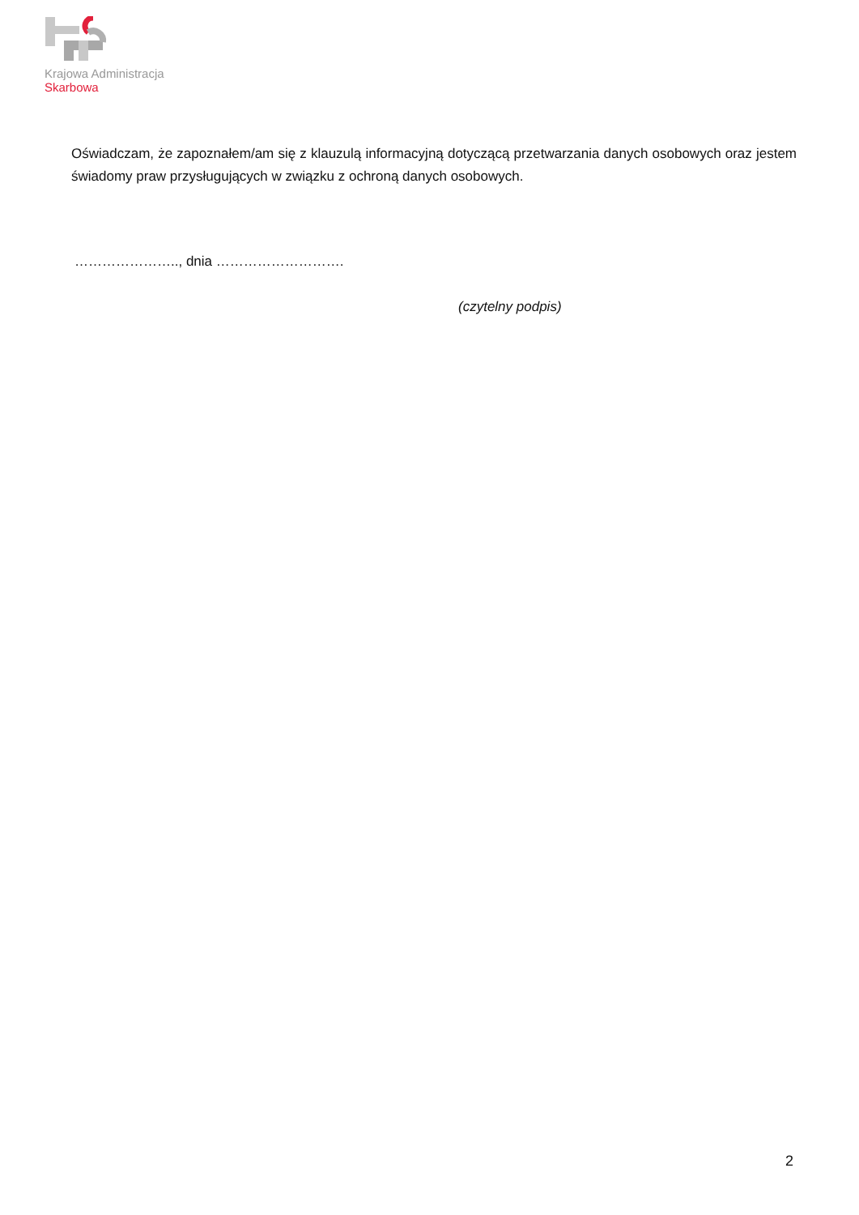Krajowa Administracja
Skarbowa
Oświadczam, że zapoznałem/am się z klauzulą informacyjną dotyczącą przetwarzania danych osobowych oraz jestem świadomy praw przysługujących w związku z ochroną danych osobowych.
………………….., dnia ……………………….
(czytelny podpis)
2